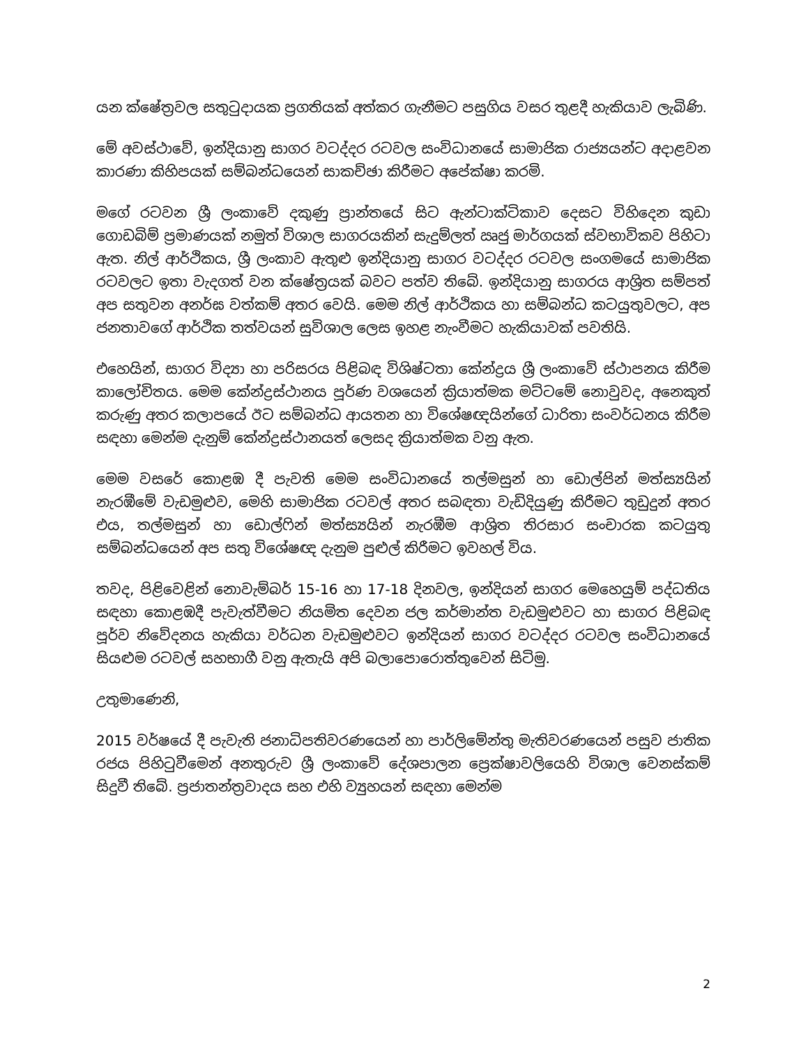යන ක්ෂේත්‍රවල සතුටුදායක ප්‍රගතියක් අත්කර ගැනීමට පසුගිය වසර තුළදී හැකියාව ලැබිණි.
මේ අවස්ථාවේ, ඉන්දියානු සාගර වටද්දර රටවල සංවිධානයේ සාමාජික රාජ්‍යයන්ට අදාළවන කාරණා කිහිපයක් සම්බන්ධයෙන් සාකච්ඡා කිරීමට අපේක්ෂා කරමි.
මගේ රටවන ශ්‍රී ලංකාවේ දකුණු ප්‍රාන්තයේ සිට ඇන්ටාක්ටිකාව දෙසට විහිදෙන කුඩා ගොඩබිම් ප්‍රමාණයක් නමුත් විශාල සාගරයකින් සැදුම්ලත් ඍජු මාර්ගයක් ස්වභාවිකව පිහිටා ඇත. නිල් ආර්ථිකය, ශ්‍රී ලංකාව ඇතුළු ඉන්දියානු සාගර වටද්දර රටවල සංගමයේ සාමාජික රටවලට ඉතා වැදගත් වන ක්ෂේත්‍රයක් බවට පත්ව තිබේ. ඉන්දියානු සාගරය ආශ්‍රිත සම්පත් අප සතුවන අනර්ඝ වත්කම් අතර වෙයි. මෙම නිල් ආර්ථිකය හා සම්බන්ධ කටයුතුවලට, අප ජනතාවගේ ආර්ථික තත්වයන් සුවිශාල ලෙස ඉහළ නැංවීමට හැකියාවක් පවතියි.
එහෙයින්, සාගර විද්‍යා හා පරිසරය පිළිබඳ විශිෂ්ටතා කේන්ද්‍රය ශ්‍රී ලංකාවේ ස්ථාපනය කිරීම කාලෝචිතය. මෙම කේන්ද්‍රස්ථානය පූර්ණ වශයෙන් ක්‍රියාත්මක මට්ටමේ නොවුවද, අනෙකුත් කරුණු අතර කලාපයේ ඊට සම්බන්ධ ආයතන හා විශේෂඥයින්ගේ ධාරිතා සංවර්ධනය කිරීම සඳහා මෙන්ම දැනුම් කේන්ද්‍රස්ථානයත් ලෙසද ක්‍රියාත්මක වනු ඇත.
මෙම වසරේ කොළඹ දී පැවති මෙම සංවිධානයේ තල්මසුන් හා ඩොල්පින් මත්ස්‍යයින් නැරඹීමේ වැඩමුළුව, මෙහි සාමාජික රටවල් අතර සබඳතා වැඩිදියුණු කිරීමට තුඩුදුන් අතර එය, තල්මසුන් හා ඩොල්ෆින් මත්ස්‍යයින් නැරඹීම ආශ්‍රිත තිරසාර සංචාරක කටයුතු සම්බන්ධයෙන් අප සතු විශේෂඥ දැනුම පුළුල් කිරීමට ඉවහල් විය.
තවද, පිළිවෙළින් නොවැම්බර් 15-16 හා 17-18 දිනවල, ඉන්දියන් සාගර මෙහෙයුම් පද්ධතිය සඳහා කොළඹදී පැවැත්වීමට නියමිත දෙවන ජල කර්මාන්ත වැඩමුළුවට හා සාගර පිළිබඳ පූර්ව නිවේදනය හැකියා වර්ධන වැඩමුළුවට ඉන්දියන් සාගර වටද්දර රටවල සංවිධානයේ සියළුම රටවල් සහභාගී වනු ඇතැයි අපි බලාපොරොත්තුවෙන් සිටිමු.
උතුමාණෙනි,
2015 වර්ෂයේ දී පැවැති ජනාධිපතිවරණයෙන් හා පාර්ලිමේන්තු මැතිවරණයෙන් පසුව ජාතික රජය පිහිටුවීමෙන් අනතුරුව ශ්‍රී ලංකාවේ දේශපාලන ප්‍රෙක්ෂාවලියෙහි විශාල වෙනස්කම් සිදුවී තිබේ. ප්‍රජාතන්ත්‍රවාදය සහ එහි ව්‍යුහයන් සඳහා මෙන්ම
2